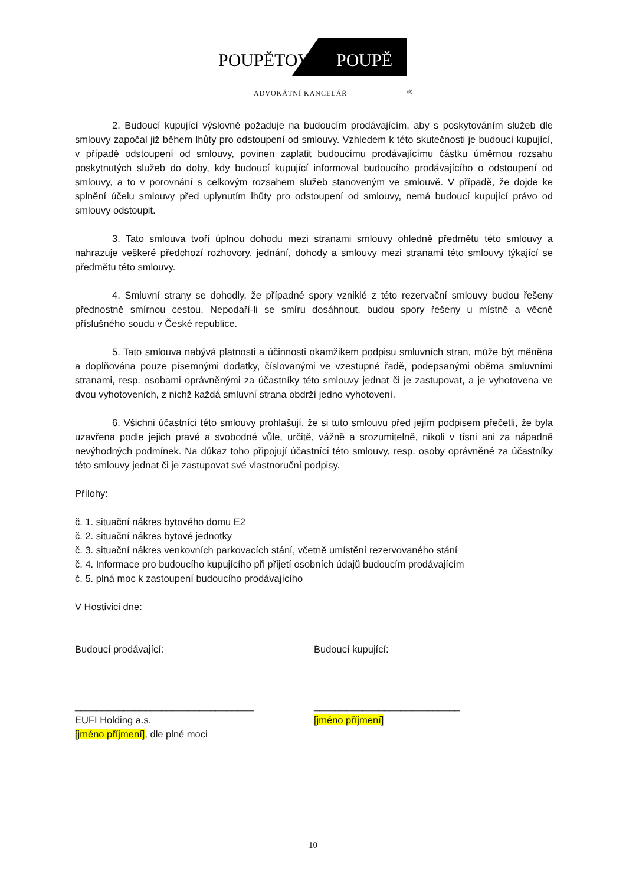POUPĚTOVÁ
POUPĚ
ADVOKÁTNÍ KANCELÁŘ ®
2. Budoucí kupující výslovně požaduje na budoucím prodávajícím, aby s poskytováním služeb dle smlouvy započal již během lhůty pro odstoupení od smlouvy. Vzhledem k této skutečnosti je budoucí kupující, v případě odstoupení od smlouvy, povinen zaplatit budoucímu prodávajícímu částku úměrnou rozsahu poskytnutých služeb do doby, kdy budoucí kupující informoval budoucího prodávajícího o odstoupení od smlouvy, a to v porovnání s celkovým rozsahem služeb stanoveným ve smlouvě. V případě, že dojde ke splnění účelu smlouvy před uplynutím lhůty pro odstoupení od smlouvy, nemá budoucí kupující právo od smlouvy odstoupit.
3. Tato smlouva tvoří úplnou dohodu mezi stranami smlouvy ohledně předmětu této smlouvy a nahrazuje veškeré předchozí rozhovory, jednání, dohody a smlouvy mezi stranami této smlouvy týkající se předmětu této smlouvy.
4. Smluvní strany se dohodly, že případné spory vzniklé z této rezervační smlouvy budou řešeny přednostně smírnou cestou. Nepodaří-li se smíru dosáhnout, budou spory řešeny u místně a věcně příslušného soudu v České republice.
5. Tato smlouva nabývá platnosti a účinnosti okamžikem podpisu smluvních stran, může být měněna a doplňována pouze písemnými dodatky, číslovanými ve vzestupné řadě, podepsanými oběma smluvními stranami, resp. osobami oprávněnými za účastníky této smlouvy jednat či je zastupovat, a je vyhotovena ve dvou vyhotoveních, z nichž každá smluvní strana obdrží jedno vyhotovení.
6. Všichni účastníci této smlouvy prohlašují, že si tuto smlouvu před jejím podpisem přečetli, že byla uzavřena podle jejich pravé a svobodné vůle, určitě, vážně a srozumitelně, nikoli v tísni ani za nápadně nevýhodných podmínek. Na důkaz toho připojují účastníci této smlouvy, resp. osoby oprávněné za účastníky této smlouvy jednat či je zastupovat své vlastnoruční podpisy.
Přílohy:
č. 1. situační nákres bytového domu E2
č. 2. situační nákres bytové jednotky
č. 3. situační nákres venkovních parkovacích stání, včetně umístění rezervovaného stání
č. 4. Informace pro budoucího kupujícího při přijetí osobních údajů budoucím prodávajícím
č. 5. plná moc k zastoupení budoucího prodávajícího
V Hostivici dne:
Budoucí prodávající:
_________________________________
EUFI Holding a.s.
[jméno příjmení], dle plné moci
Budoucí kupující:
___________________________
[jméno příjmení]
10